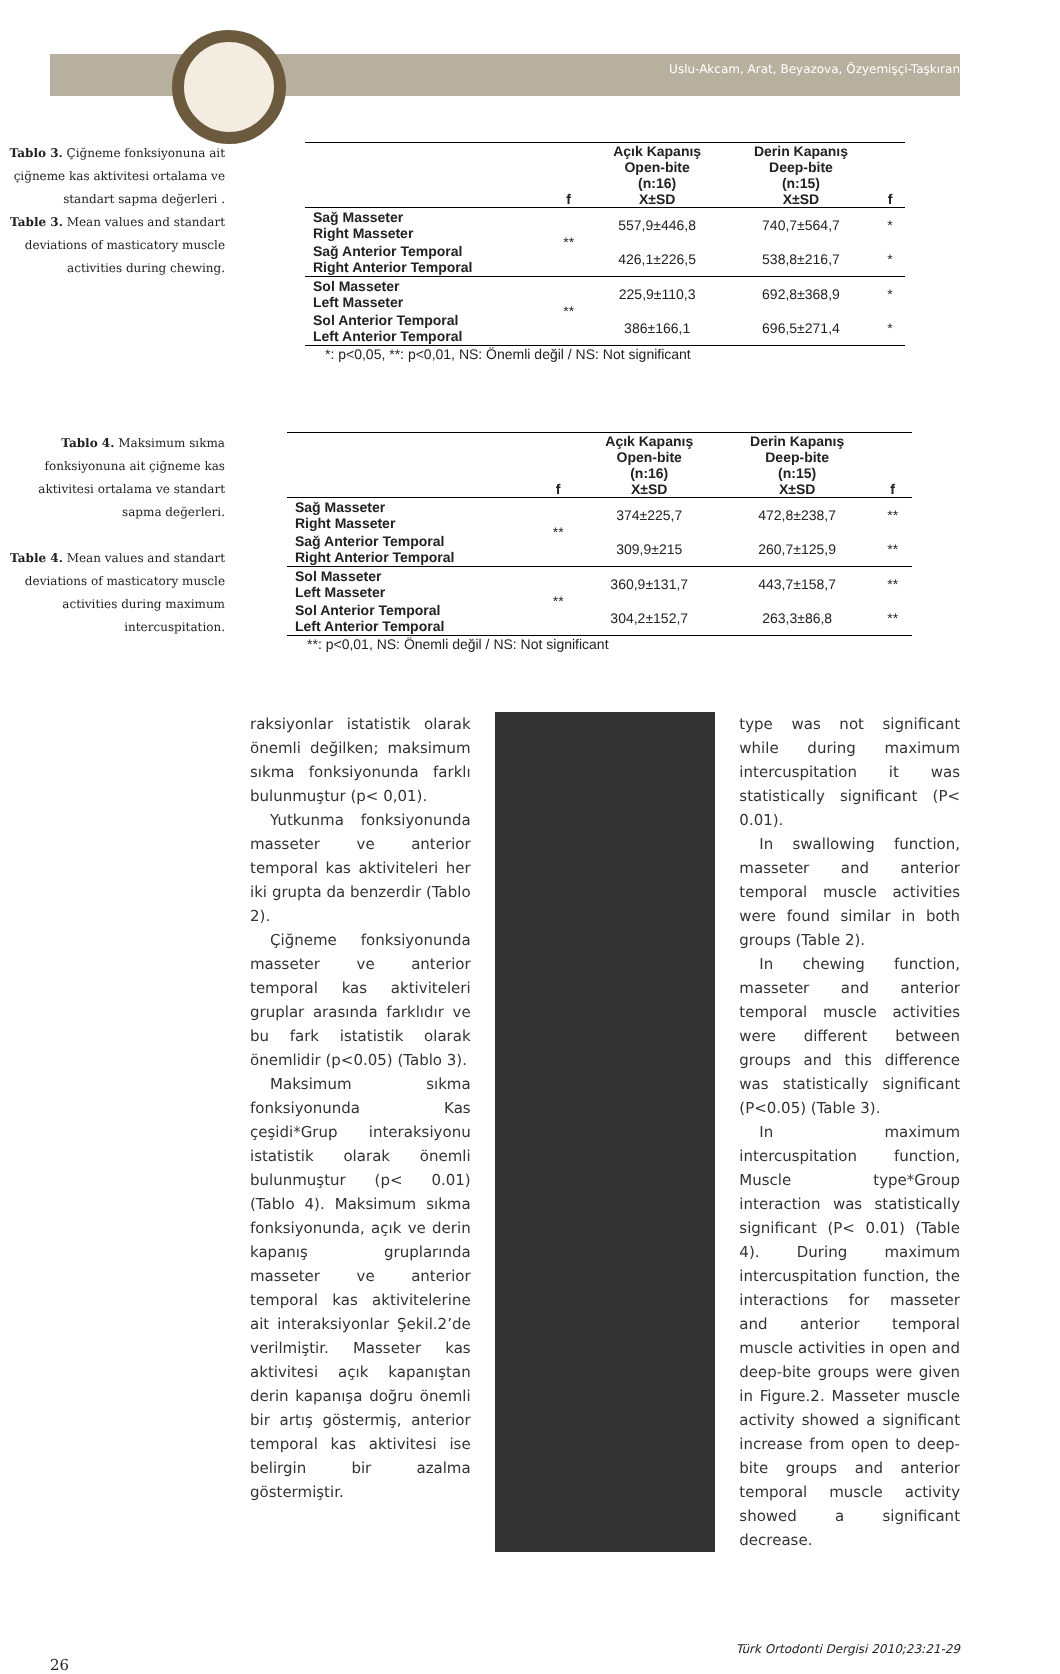Uslu-Akcam, Arat, Beyazova, Özyemişçi-Taşkıran
Tablo 3. Çiğneme fonksiyonuna ait çiğneme kas aktivitesi ortalama ve standart sapma değerleri .
Table 3. Mean values and standart deviations of masticatory muscle activities during chewing.
| | f | Açık Kapanış Open-bite (n:16) X±SD | Derin Kapanış Deep-bite (n:15) X±SD | f |
| --- | --- | --- | --- | --- |
| Sağ Masseter Right Masseter | ** | 557,9±446,8 | 740,7±564,7 | * |
| Sağ Anterior Temporal Right Anterior Temporal | | 426,1±226,5 | 538,8±216,7 | * |
| Sol Masseter Left Masseter | ** | 225,9±110,3 | 692,8±368,9 | * |
| Sol Anterior Temporal Left Anterior Temporal | | 386±166,1 | 696,5±271,4 | * |
*: p<0,05, **: p<0,01, NS: Önemli değil / NS: Not significant
Tablo 4. Maksimum sıkma fonksiyonuna ait çiğneme kas aktivitesi ortalama ve standart sapma değerleri.
Table 4. Mean values and standart deviations of masticatory muscle activities during maximum intercuspitation.
| | f | Açık Kapanış Open-bite (n:16) X±SD | Derin Kapanış Deep-bite (n:15) X±SD | f |
| --- | --- | --- | --- | --- |
| Sağ Masseter Right Masseter | ** | 374±225,7 | 472,8±238,7 | ** |
| Sağ Anterior Temporal Right Anterior Temporal | | 309,9±215 | 260,7±125,9 | ** |
| Sol Masseter Left Masseter | ** | 360,9±131,7 | 443,7±158,7 | ** |
| Sol Anterior Temporal Left Anterior Temporal | | 304,2±152,7 | 263,3±86,8 | ** |
**: p<0,01, NS: Önemli değil / NS: Not significant
raksiyonlar istatistik olarak önemli değilken; maksimum sıkma fonksiyonunda farklı bulunmuştur (p< 0,01).
Yutkunma fonksiyonunda masseter ve anterior temporal kas aktiviteleri her iki grupta da benzerdir (Tablo 2).
Çiğneme fonksiyonunda masseter ve anterior temporal kas aktiviteleri gruplar arasında farklıdır ve bu fark istatistik olarak önemlidir (p<0.05) (Tablo 3).
Maksimum sıkma fonksiyonunda Kas çeşidi*Grup interaksiyonu istatistik olarak önemli bulunmuştur (p< 0.01) (Tablo 4). Maksimum sıkma fonksiyonunda, açık ve derin kapanış gruplarında masseter ve anterior temporal kas aktivitelerine ait interaksiyonlar Şekil.2’de verilmiştir. Masseter kas aktivitesi açık kapanıştan derin kapanışa doğru önemli bir artış göstermiş, anterior temporal kas aktivitesi ise belirgin bir azalma göstermiştir.
type was not significant while during maximum intercuspitation it was statistically significant (P< 0.01).
In swallowing function, masseter and anterior temporal muscle activities were found similar in both groups (Table 2).
In chewing function, masseter and anterior temporal muscle activities were different between groups and this difference was statistically significant (P<0.05) (Table 3).
In maximum intercuspitation function, Muscle type*Group interaction was statistically significant (P< 0.01) (Table 4). During maximum intercuspitation function, the interactions for masseter and anterior temporal muscle activities in open and deep-bite groups were given in Figure.2. Masseter muscle activity showed a significant increase from open to deep-bite groups and anterior temporal muscle activity showed a significant decrease.
Türk Ortodonti Dergisi 2010;23:21-29
26